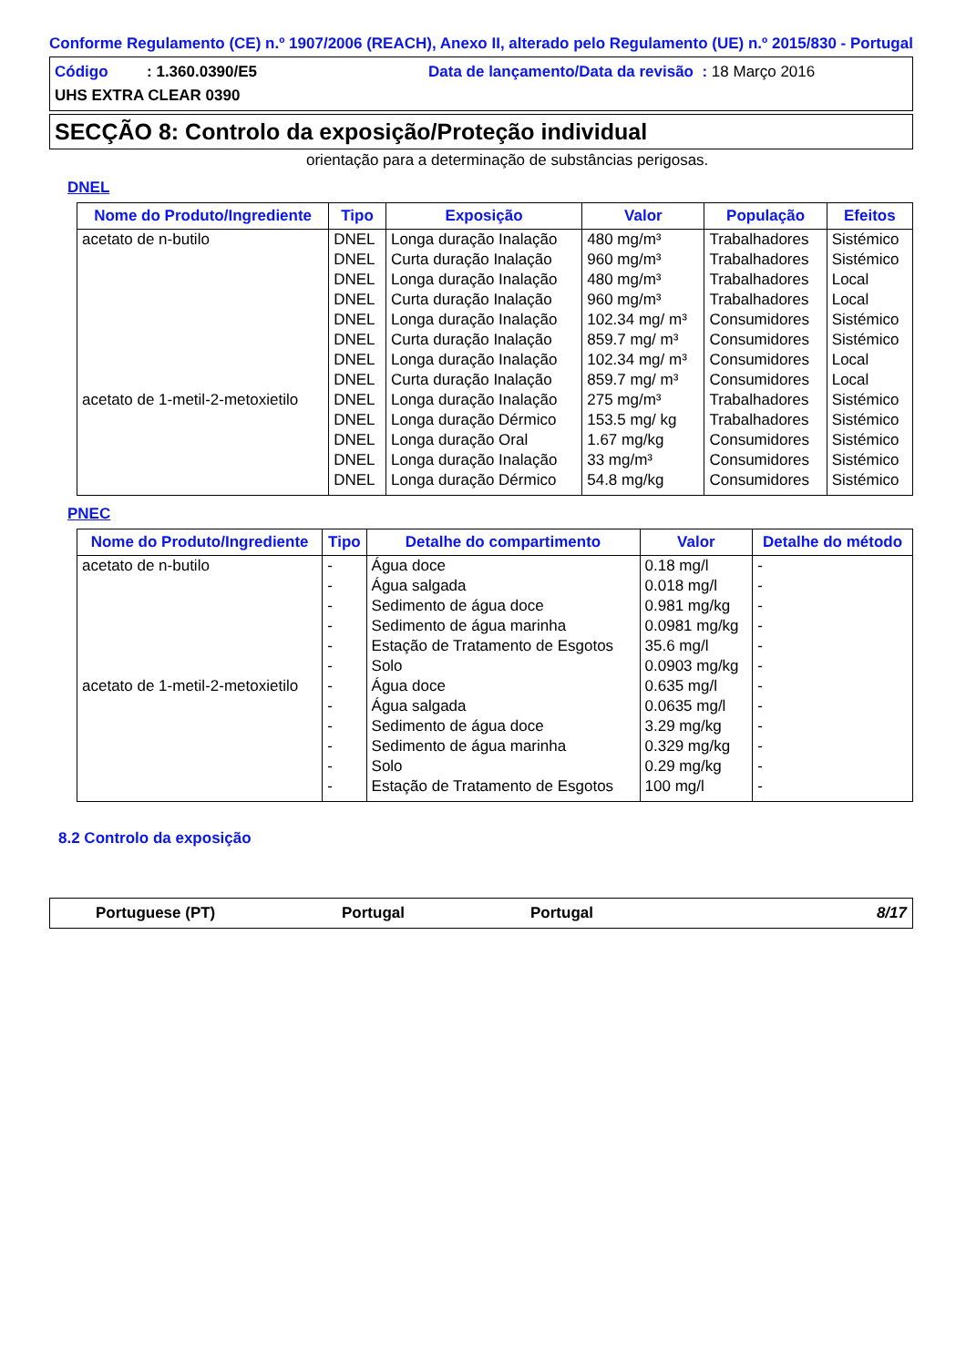Conforme Regulamento (CE) n.º 1907/2006 (REACH), Anexo II, alterado pelo Regulamento (UE) n.º 2015/830 - Portugal
Código : 1.360.0390/E5
Data de lançamento/Data da revisão : 18 Março 2016
UHS EXTRA CLEAR 0390
SECÇÃO 8: Controlo da exposição/Proteção individual
orientação para a determinação de substâncias perigosas.
DNEL
| Nome do Produto/Ingrediente | Tipo | Exposição | Valor | População | Efeitos |
| --- | --- | --- | --- | --- | --- |
| acetato de n-butilo | DNEL | Longa duração Inalação | 480 mg/m³ | Trabalhadores | Sistémico |
| | DNEL | Curta duração Inalação | 960 mg/m³ | Trabalhadores | Sistémico |
| | DNEL | Longa duração Inalação | 480 mg/m³ | Trabalhadores | Local |
| | DNEL | Curta duração Inalação | 960 mg/m³ | Trabalhadores | Local |
| | DNEL | Longa duração Inalação | 102.34 mg/ m³ | Consumidores | Sistémico |
| | DNEL | Curta duração Inalação | 859.7 mg/ m³ | Consumidores | Sistémico |
| | DNEL | Longa duração Inalação | 102.34 mg/ m³ | Consumidores | Local |
| | DNEL | Curta duração Inalação | 859.7 mg/ m³ | Consumidores | Local |
| acetato de 1-metil-2-metoxietilo | DNEL | Longa duração Inalação | 275 mg/m³ | Trabalhadores | Sistémico |
| | DNEL | Longa duração Dérmico | 153.5 mg/ kg | Trabalhadores | Sistémico |
| | DNEL | Longa duração Oral | 1.67 mg/kg | Consumidores | Sistémico |
| | DNEL | Longa duração Inalação | 33 mg/m³ | Consumidores | Sistémico |
| | DNEL | Longa duração Dérmico | 54.8 mg/kg | Consumidores | Sistémico |
PNEC
| Nome do Produto/Ingrediente | Tipo | Detalhe do compartimento | Valor | Detalhe do método |
| --- | --- | --- | --- | --- |
| acetato de n-butilo | - | Água doce | 0.18 mg/l | - |
| | - | Água salgada | 0.018 mg/l | - |
| | - | Sedimento de água doce | 0.981 mg/kg | - |
| | - | Sedimento de água marinha | 0.0981 mg/kg | - |
| | - | Estação de Tratamento de Esgotos | 35.6 mg/l | - |
| | - | Solo | 0.0903 mg/kg | - |
| acetato de 1-metil-2-metoxietilo | - | Água doce | 0.635 mg/l | - |
| | - | Água salgada | 0.0635 mg/l | - |
| | - | Sedimento de água doce | 3.29 mg/kg | - |
| | - | Sedimento de água marinha | 0.329 mg/kg | - |
| | - | Solo | 0.29 mg/kg | - |
| | - | Estação de Tratamento de Esgotos | 100 mg/l | - |
8.2 Controlo da exposição
Portuguese (PT) Portugal Portugal 8/17